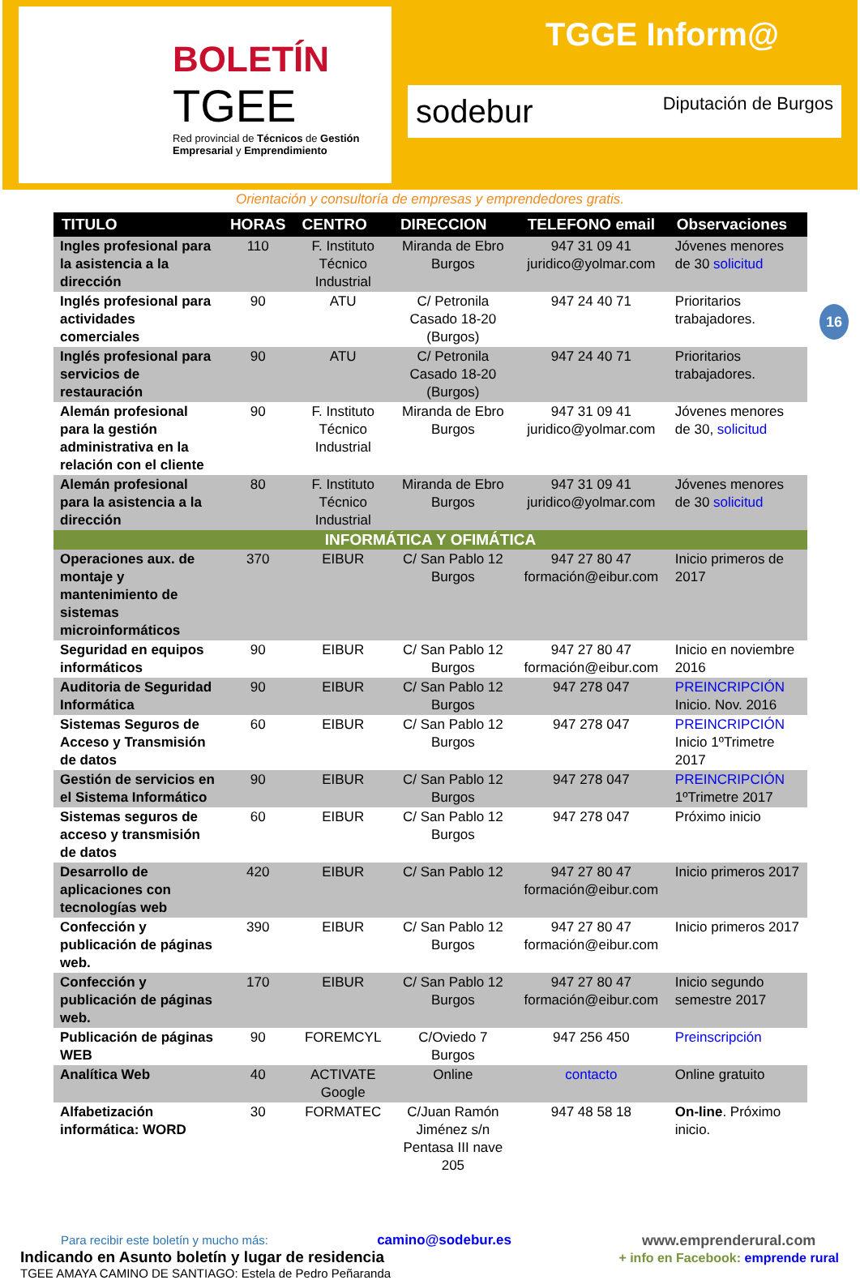BOLETÍN
TGEE
Red provincial de Técnicos de Gestión Empresarial y Emprendimiento
TGGE Inform@
sodebur Diputación de Burgos
Orientación y consultoría de empresas y emprendedores gratis.
16
| TITULO | HORAS | CENTRO | DIRECCION | TELEFONO email | Observaciones |
| --- | --- | --- | --- | --- | --- |
| Ingles profesional para la asistencia a la dirección | 110 | F. Instituto Técnico Industrial | Miranda de Ebro Burgos | 947 31 09 41 juridico@yolmar.com | Jóvenes menores de 30 solicitud |
| Inglés profesional para actividades comerciales | 90 | ATU | C/ Petronila Casado 18-20 (Burgos) | 947 24 40 71 | Prioritarios trabajadores. |
| Inglés profesional para servicios de restauración | 90 | ATU | C/ Petronila Casado 18-20 (Burgos) | 947 24 40 71 | Prioritarios trabajadores. |
| Alemán profesional para la gestión administrativa en la relación con el cliente | 90 | F. Instituto Técnico Industrial | Miranda de Ebro Burgos | 947 31 09 41 juridico@yolmar.com | Jóvenes menores de 30, solicitud |
| Alemán profesional para la asistencia a la dirección | 80 | F. Instituto Técnico Industrial | Miranda de Ebro Burgos | 947 31 09 41 juridico@yolmar.com | Jóvenes menores de 30 solicitud |
| INFORMÁTICA Y OFIMÁTICA | | | | | |
| Operaciones aux. de montaje y mantenimiento de sistemas microinformáticos | 370 | EIBUR | C/ San Pablo 12 Burgos | 947 27 80 47 formación@eibur.com | Inicio primeros de 2017 |
| Seguridad en equipos informáticos | 90 | EIBUR | C/ San Pablo 12 Burgos | 947 27 80 47 formación@eibur.com | Inicio en noviembre 2016 |
| Auditoria de Seguridad Informática | 90 | EIBUR | C/ San Pablo 12 Burgos | 947 278 047 | PREINCRIPCIÓN Inicio. Nov. 2016 |
| Sistemas Seguros de Acceso y Transmisión de datos | 60 | EIBUR | C/ San Pablo 12 Burgos | 947 278 047 | PREINCRIPCIÓN Inicio 1ºTrimetre 2017 |
| Gestión de servicios en el Sistema Informático | 90 | EIBUR | C/ San Pablo 12 Burgos | 947 278 047 | PREINCRIPCIÓN 1ºTrimetre 2017 |
| Sistemas seguros de acceso y transmisión de datos | 60 | EIBUR | C/ San Pablo 12 Burgos | 947 278 047 | Próximo inicio |
| Desarrollo de aplicaciones con tecnologías web | 420 | EIBUR | C/ San Pablo 12 | 947 27 80 47 formación@eibur.com | Inicio primeros 2017 |
| Confección y publicación de páginas web. | 390 | EIBUR | C/ San Pablo 12 Burgos | 947 27 80 47 formación@eibur.com | Inicio primeros 2017 |
| Confección y publicación de páginas web. | 170 | EIBUR | C/ San Pablo 12 Burgos | 947 27 80 47 formación@eibur.com | Inicio segundo semestre 2017 |
| Publicación de páginas WEB | 90 | FOREMCYL | C/Oviedo 7 Burgos | 947 256 450 | Preinscripción |
| Analítica Web | 40 | ACTIVATE Google | Online | contacto | Online gratuito |
| Alfabetización informática: WORD | 30 | FORMATEC | C/Juan Ramón Jiménez s/n Pentasa III nave 205 | 947 48 58 18 | On-line . Próximo inicio. |
Para recibir este boletín y mucho más: camino@sodebur.es
Indicando en Asunto boletín y lugar de residencia
TGEE AMAYA CAMINO DE SANTIAGO: Estela de Pedro Peñaranda
www.emprenderural.com
+ info en Facebook: emprende rural